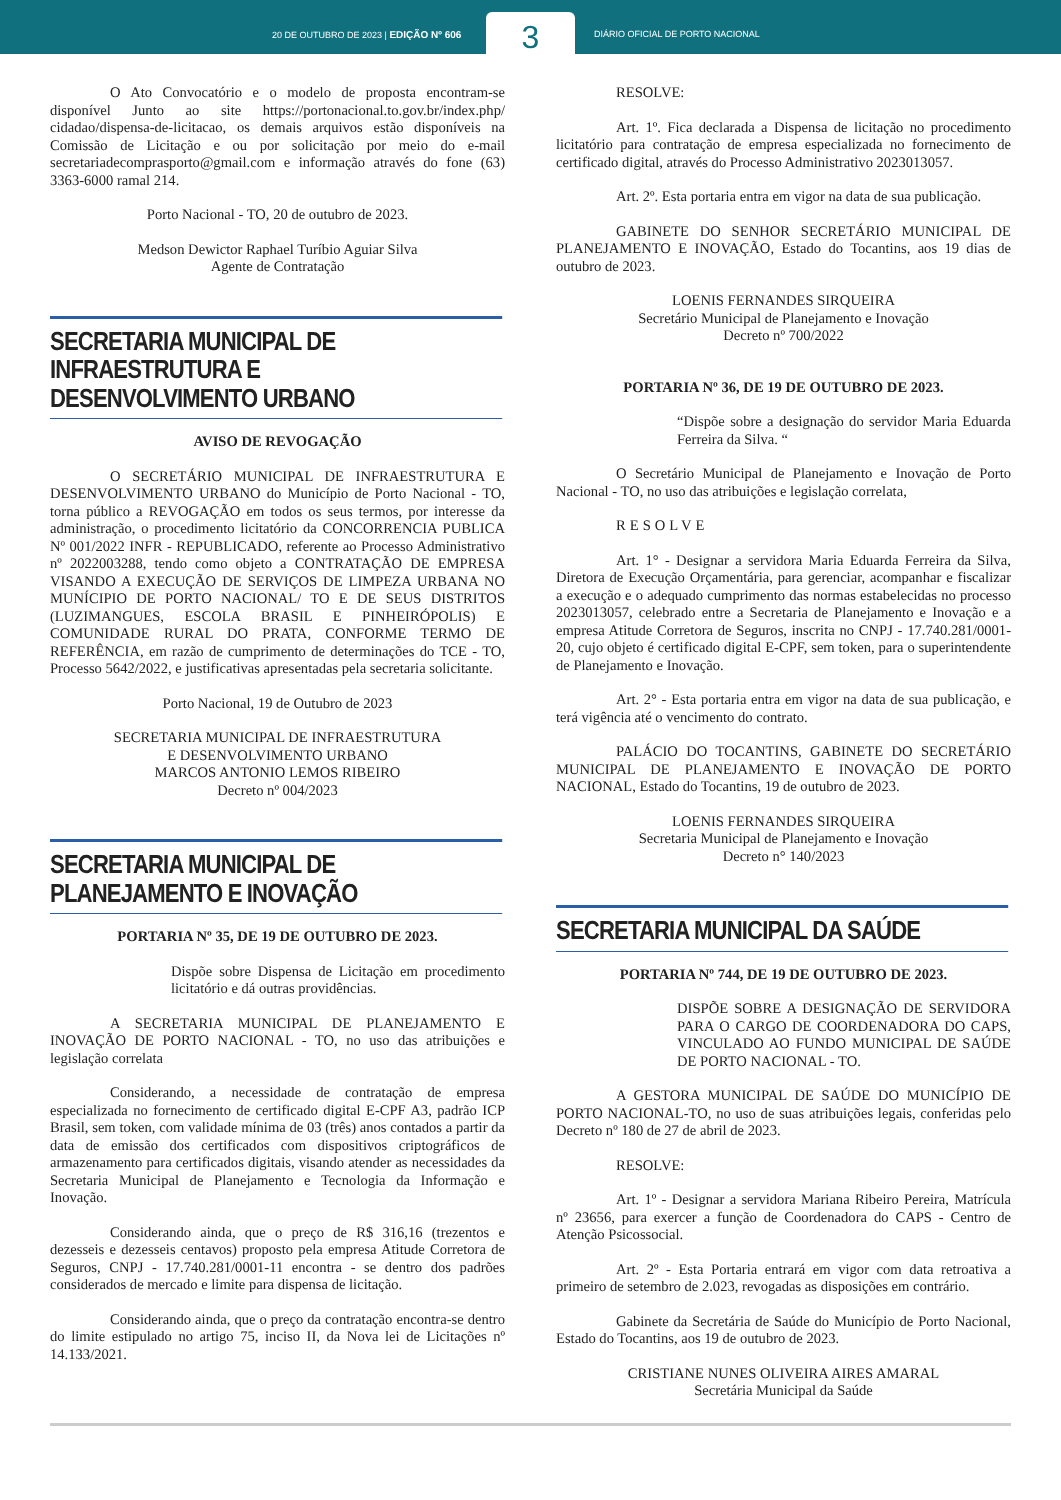20 DE OUTUBRO DE 2023 | EDIÇÃO Nº 606
3
DIÁRIO OFICIAL DE PORTO NACIONAL
O Ato Convocatório e o modelo de proposta encontram-se disponível Junto ao site https://portonacional.to.gov.br/index.php/ cidadao/dispensa-de-licitacao, os demais arquivos estão disponíveis na Comissão de Licitação e ou por solicitação por meio do e-mail secretariadecomprasporto@gmail.com e informação através do fone (63) 3363-6000 ramal 214.
Porto Nacional - TO, 20 de outubro de 2023.
Medson Dewictor Raphael Turíbio Aguiar Silva
Agente de Contratação
SECRETARIA MUNICIPAL DE
INFRAESTRUTURA E
DESENVOLVIMENTO URBANO
AVISO DE REVOGAÇÃO
O SECRETÁRIO MUNICIPAL DE INFRAESTRUTURA E DESENVOLVIMENTO URBANO do Município de Porto Nacional - TO, torna público a REVOGAÇÃO em todos os seus termos, por interesse da administração, o procedimento licitatório da CONCORRENCIA PUBLICA Nº 001/2022 INFR - REPUBLICADO, referente ao Processo Administrativo nº 2022003288, tendo como objeto a CONTRATAÇÃO DE EMPRESA VISANDO A EXECUÇÃO DE SERVIÇOS DE LIMPEZA URBANA NO MUNÍCIPIO DE PORTO NACIONAL/ TO E DE SEUS DISTRITOS (LUZIMANGUES, ESCOLA BRASIL E PINHEIRÓPOLIS) E COMUNIDADE RURAL DO PRATA, CONFORME TERMO DE REFERÊNCIA, em razão de cumprimento de determinações do TCE - TO, Processo 5642/2022, e justificativas apresentadas pela secretaria solicitante.
Porto Nacional, 19 de Outubro de 2023
SECRETARIA MUNICIPAL DE INFRAESTRUTURA
E DESENVOLVIMENTO URBANO
MARCOS ANTONIO LEMOS RIBEIRO
Decreto nº 004/2023
SECRETARIA MUNICIPAL DE
PLANEJAMENTO E INOVAÇÃO
PORTARIA Nº 35, DE 19 DE OUTUBRO DE 2023.
Dispõe sobre Dispensa de Licitação em procedimento licitatório e dá outras providências.
A SECRETARIA MUNICIPAL DE PLANEJAMENTO E INOVAÇÃO DE PORTO NACIONAL - TO, no uso das atribuições e legislação correlata
Considerando, a necessidade de contratação de empresa especializada no fornecimento de certificado digital E-CPF A3, padrão ICP Brasil, sem token, com validade mínima de 03 (três) anos contados a partir da data de emissão dos certificados com dispositivos criptográficos de armazenamento para certificados digitais, visando atender as necessidades da Secretaria Municipal de Planejamento e Tecnologia da Informação e Inovação.
Considerando ainda, que o preço de R$ 316,16 (trezentos e dezesseis e dezesseis centavos) proposto pela empresa Atitude Corretora de Seguros, CNPJ - 17.740.281/0001-11 encontra - se dentro dos padrões considerados de mercado e limite para dispensa de licitação.
Considerando ainda, que o preço da contratação encontra-se dentro do limite estipulado no artigo 75, inciso II, da Nova lei de Licitações nº 14.133/2021.
RESOLVE:
Art. 1º. Fica declarada a Dispensa de licitação no procedimento licitatório para contratação de empresa especializada no fornecimento de certificado digital, através do Processo Administrativo 2023013057.
Art. 2º. Esta portaria entra em vigor na data de sua publicação.
GABINETE DO SENHOR SECRETÁRIO MUNICIPAL DE PLANEJAMENTO E INOVAÇÃO, Estado do Tocantins, aos 19 dias de outubro de 2023.
LOENIS FERNANDES SIRQUEIRA
Secretário Municipal de Planejamento e Inovação
Decreto nº 700/2022
PORTARIA Nº 36, DE 19 DE OUTUBRO DE 2023.
“Dispõe sobre a designação do servidor Maria Eduarda Ferreira da Silva. “
O Secretário Municipal de Planejamento e Inovação de Porto Nacional - TO, no uso das atribuições e legislação correlata,
RESOLVE
Art. 1° - Designar a servidora Maria Eduarda Ferreira da Silva, Diretora de Execução Orçamentária, para gerenciar, acompanhar e fiscalizar a execução e o adequado cumprimento das normas estabelecidas no processo 2023013057, celebrado entre a Secretaria de Planejamento e Inovação e a empresa Atitude Corretora de Seguros, inscrita no CNPJ - 17.740.281/0001-20, cujo objeto é certificado digital E-CPF, sem token, para o superintendente de Planejamento e Inovação.
Art. 2° - Esta portaria entra em vigor na data de sua publicação, e terá vigência até o vencimento do contrato.
PALÁCIO DO TOCANTINS, GABINETE DO SECRETÁRIO MUNICIPAL DE PLANEJAMENTO E INOVAÇÃO DE PORTO NACIONAL, Estado do Tocantins, 19 de outubro de 2023.
LOENIS FERNANDES SIRQUEIRA
Secretaria Municipal de Planejamento e Inovação
Decreto n° 140/2023
SECRETARIA MUNICIPAL DA SAÚDE
PORTARIA Nº 744, DE 19 DE OUTUBRO DE 2023.
DISPÕE SOBRE A DESIGNAÇÃO DE SERVIDORA PARA O CARGO DE COORDENADORA DO CAPS, VINCULADO AO FUNDO MUNICIPAL DE SAÚDE DE PORTO NACIONAL - TO.
A GESTORA MUNICIPAL DE SAÚDE DO MUNICÍPIO DE PORTO NACIONAL-TO, no uso de suas atribuições legais, conferidas pelo Decreto nº 180 de 27 de abril de 2023.
RESOLVE:
Art. 1º - Designar a servidora Mariana Ribeiro Pereira, Matrícula nº 23656, para exercer a função de Coordenadora do CAPS - Centro de Atenção Psicossocial.
Art. 2º - Esta Portaria entrará em vigor com data retroativa a primeiro de setembro de 2.023, revogadas as disposições em contrário.
Gabinete da Secretária de Saúde do Município de Porto Nacional, Estado do Tocantins, aos 19 de outubro de 2023.
CRISTIANE NUNES OLIVEIRA AIRES AMARAL
Secretária Municipal da Saúde